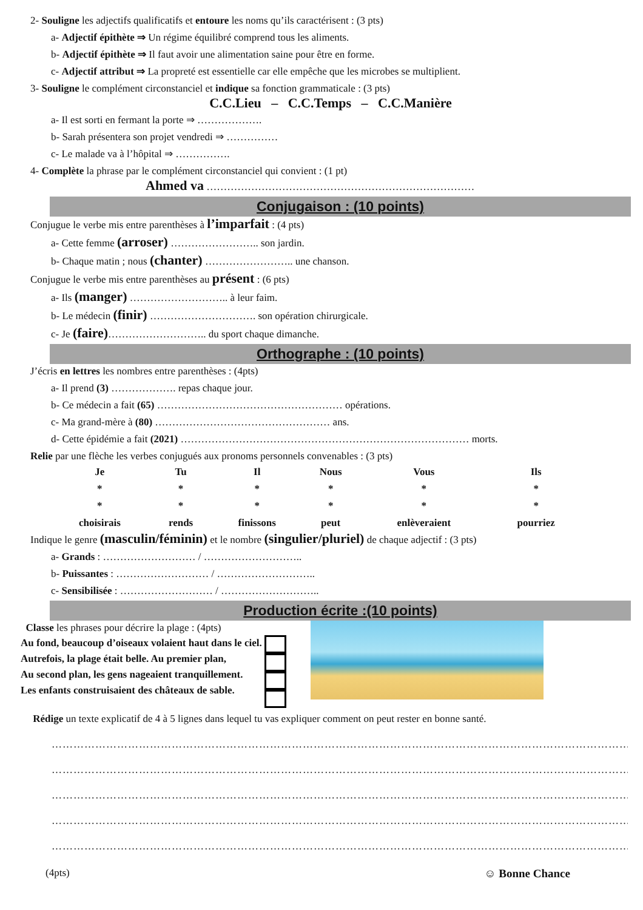2- Souligne les adjectifs qualificatifs et entoure les noms qu’ils caractérisent : (3 pts)
a- Adjectif épithète ⇒ Un régime équilibré comprend tous les aliments.
b- Adjectif épithète ⇒ Il faut avoir une alimentation saine pour être en forme.
c- Adjectif attribut ⇒ La propreté est essentielle car elle empêche que les microbes se multiplient.
3- Souligne le complément circonstanciel et indique sa fonction grammaticale : (3 pts)
C.C.Lieu – C.C.Temps – C.C.Manière
a- Il est sorti en fermant la porte ⇒ ……………….
b- Sarah présentera son projet vendredi ⇒ ……………
c- Le malade va à l’hôpital ⇒ …………….
4- Complète la phrase par le complément circonstanciel qui convient : (1 pt)
Ahmed va ……………………………………………………………………
Conjugaison : (10 points)
Conjugue le verbe mis entre parenthèses à l’imparfait : (4 pts)
a- Cette femme (arroser) …………………….. son jardin.
b- Chaque matin ; nous (chanter) …………………….. une chanson.
Conjugue le verbe mis entre parenthèses au présent : (6 pts)
a- Ils (manger) ……………………….. à leur faim.
b- Le médecin (finir) …………………………. son opération chirurgicale.
c- Je (faire)……………………….. du sport chaque dimanche.
Orthographe : (10 points)
J’écris en lettres les nombres entre parenthèses : (4pts)
a- Il prend (3) ………………. repas chaque jour.
b- Ce médecin a fait (65) ……………………………………………… opérations.
c- Ma grand-mère à (80) …………………………………………… ans.
d- Cette épidémie a fait (2021) ………………………………………………………………………… morts.
Relie par une flèche les verbes conjugués aux pronoms personnels convenables : (3 pts)
| Je | Tu | Il | Nous | Vous | Ils |
| * | * | * | * | * | * |
| * | * | * | * | * | * |
| choisirais | rends | finissons | peut | enlèveraient | pourriez |
Indique le genre (masculin/féminin) et le nombre (singulier/pluriel) de chaque adjectif : (3 pts)
a- Grands : ……………………… / ………………………..
b- Puissantes : ……………………… / ………………………..
c- Sensibilisée : ……………………… / ………………………..
Production écrite :(10 points)
Classe les phrases pour décrire la plage : (4pts)
Au fond, beaucoup d’oiseaux volaient haut dans le ciel.
Autrefois, la plage était belle. Au premier plan,
Au second plan, les gens nageaient tranquillement.
Les enfants construisaient des châteaux de sable.
Rédige un texte explicatif de 4 à 5 lignes dans lequel tu vas expliquer comment on peut rester en bonne santé.
………………………………………………………………………………………………………………………………………………………
………………………………………………………………………………………………………………………………………………………
………………………………………………………………………………………………………………………………………………………
………………………………………………………………………………………………………………………………………………………
………………………………………………………………………………………………………………………………………………………
(4pts) ☺ Bonne Chance